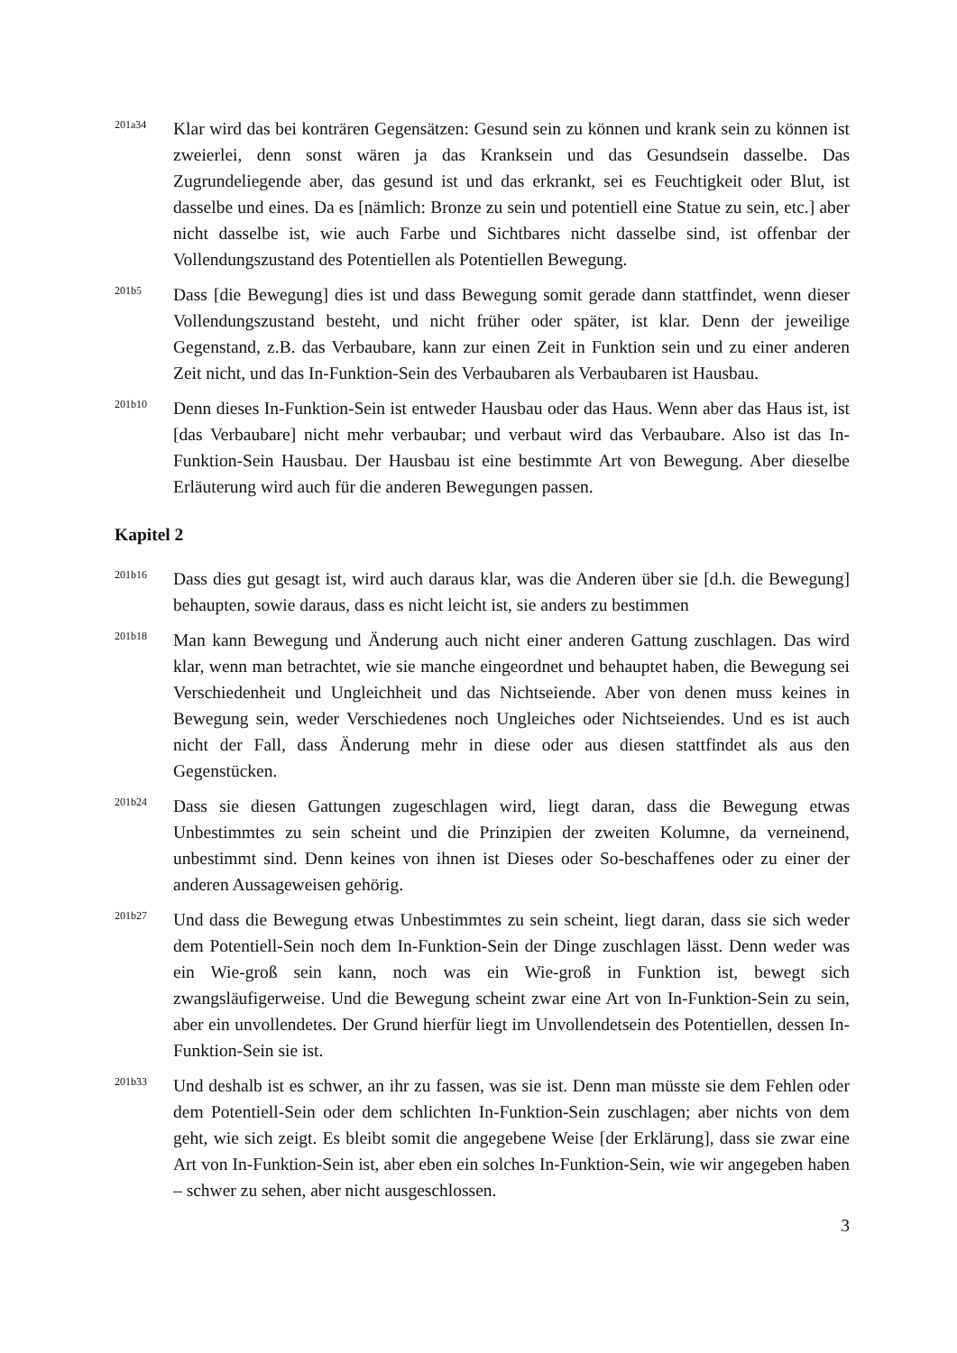201a34
Klar wird das bei konträren Gegensätzen: Gesund sein zu können und krank sein zu können ist zweierlei, denn sonst wären ja das Kranksein und das Gesundsein dasselbe. Das Zugrundeliegende aber, das gesund ist und das erkrankt, sei es Feuchtigkeit oder Blut, ist dasselbe und eines. Da es [nämlich: Bronze zu sein und potentiell eine Statue zu sein, etc.] aber nicht dasselbe ist, wie auch Farbe und Sichtbares nicht dasselbe sind, ist offenbar der Vollendungszustand des Potentiellen als Potentiellen Bewegung.
201b5
Dass [die Bewegung] dies ist und dass Bewegung somit gerade dann stattfindet, wenn dieser Vollendungszustand besteht, und nicht früher oder später, ist klar. Denn der jeweilige Gegenstand, z.B. das Verbaubare, kann zur einen Zeit in Funktion sein und zu einer anderen Zeit nicht, und das In-Funktion-Sein des Verbaubaren als Verbaubaren ist Hausbau.
201b10
Denn dieses In-Funktion-Sein ist entweder Hausbau oder das Haus. Wenn aber das Haus ist, ist [das Verbaubare] nicht mehr verbaubar; und verbaut wird das Verbaubare. Also ist das In-Funktion-Sein Hausbau. Der Hausbau ist eine bestimmte Art von Bewegung. Aber dieselbe Erläuterung wird auch für die anderen Bewegungen passen.
Kapitel 2
201b16
Dass dies gut gesagt ist, wird auch daraus klar, was die Anderen über sie [d.h. die Bewegung] behaupten, sowie daraus, dass es nicht leicht ist, sie anders zu bestimmen
201b18
Man kann Bewegung und Änderung auch nicht einer anderen Gattung zuschlagen. Das wird klar, wenn man betrachtet, wie sie manche eingeordnet und behauptet haben, die Bewegung sei Verschiedenheit und Ungleichheit und das Nichtseiende. Aber von denen muss keines in Bewegung sein, weder Verschiedenes noch Ungleiches oder Nichtseiendes. Und es ist auch nicht der Fall, dass Änderung mehr in diese oder aus diesen stattfindet als aus den Gegenstücken.
201b24
Dass sie diesen Gattungen zugeschlagen wird, liegt daran, dass die Bewegung etwas Unbestimmtes zu sein scheint und die Prinzipien der zweiten Kolumne, da verneinend, unbestimmt sind. Denn keines von ihnen ist Dieses oder So-beschaffenes oder zu einer der anderen Aussageweisen gehörig.
201b27
Und dass die Bewegung etwas Unbestimmtes zu sein scheint, liegt daran, dass sie sich weder dem Potentiell-Sein noch dem In-Funktion-Sein der Dinge zuschlagen lässt. Denn weder was ein Wie-groß sein kann, noch was ein Wie-groß in Funktion ist, bewegt sich zwangsläufigerweise. Und die Bewegung scheint zwar eine Art von In-Funktion-Sein zu sein, aber ein unvollendetes. Der Grund hierfür liegt im Unvollendetsein des Potentiellen, dessen In-Funktion-Sein sie ist.
201b33
Und deshalb ist es schwer, an ihr zu fassen, was sie ist. Denn man müsste sie dem Fehlen oder dem Potentiell-Sein oder dem schlichten In-Funktion-Sein zuschlagen; aber nichts von dem geht, wie sich zeigt. Es bleibt somit die angegebene Weise [der Erklärung], dass sie zwar eine Art von In-Funktion-Sein ist, aber eben ein solches In-Funktion-Sein, wie wir angegeben haben – schwer zu sehen, aber nicht ausgeschlossen.
3